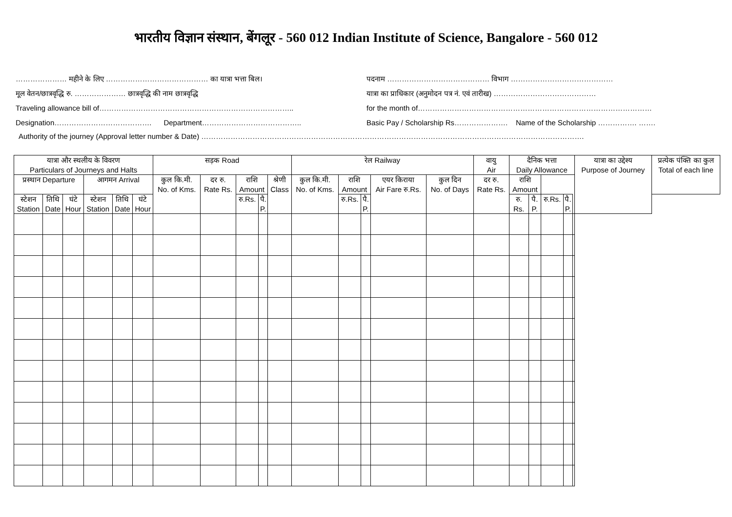भारतीय विज्ञान संस्थान, बेंगलूर - 560 012 Indian Institute of Science, Bangalore - 560 012
………………… महीने के लिए …………………………………… का यात्रा भत्ता बिल।
मूल वेतन/छात्रवृद्धि रु. ………………… छात्रवृद्धि की नाम छात्रवृद्धि
Traveling allowance bill of……………………………………………………………………..
Designation…………………………………. Department…………………………………..
पदनाम …………………………………… विभाग ……………………………………
यात्रा का प्राधिकार (अनुमोदन पत्र नं. एवं तारीख) ……………………………………
for the month of……………………………………………………………………………………
Basic Pay / Scholarship Rs…………………. Name of the Scholarship ……………. …….
Authority of the journey (Approval letter number & Date) ………………………………………………………………………………………………………………………………………….
| यात्रा और स्थलीय के विवरण Particulars of Journeys and Halts | | | | | | सड़क Road | | | | | रेल Railway | | | | | वायु Air | दैनिक भत्ता Daily Allowance | | | | | यात्रा का उद्देश्य Purpose of Journey | प्रत्येक पंक्ति का कुल Total of each line |
| --- | --- | --- | --- | --- | --- | --- | --- | --- | --- | --- | --- | --- | --- | --- | --- | --- | --- | --- | --- | --- | --- | --- | --- |
| प्रस्थान Departure | | | आगमन Arrival | | | कुल कि.मी. No. of Kms. | दर रु. Rate Rs. | राशि Amount | | श्रेणी Class | कुल कि.मी. No. of Kms. | राशि Amount | | एयर किराया Air Fare रु.Rs. | कुल दिन No. of Days | दर रु. Rate Rs. | राशि Amount | | | | | | |
| स्टेशन Station | तिथि Date | घंटे Hour | स्टेशन Station | तिथि Date | घंटे Hour | | | रु.Rs. | पै. P. | | | रु.Rs. | पै. P. | | | | रु. Rs. | पै. P. | रु.Rs. | पै. P. | | | |